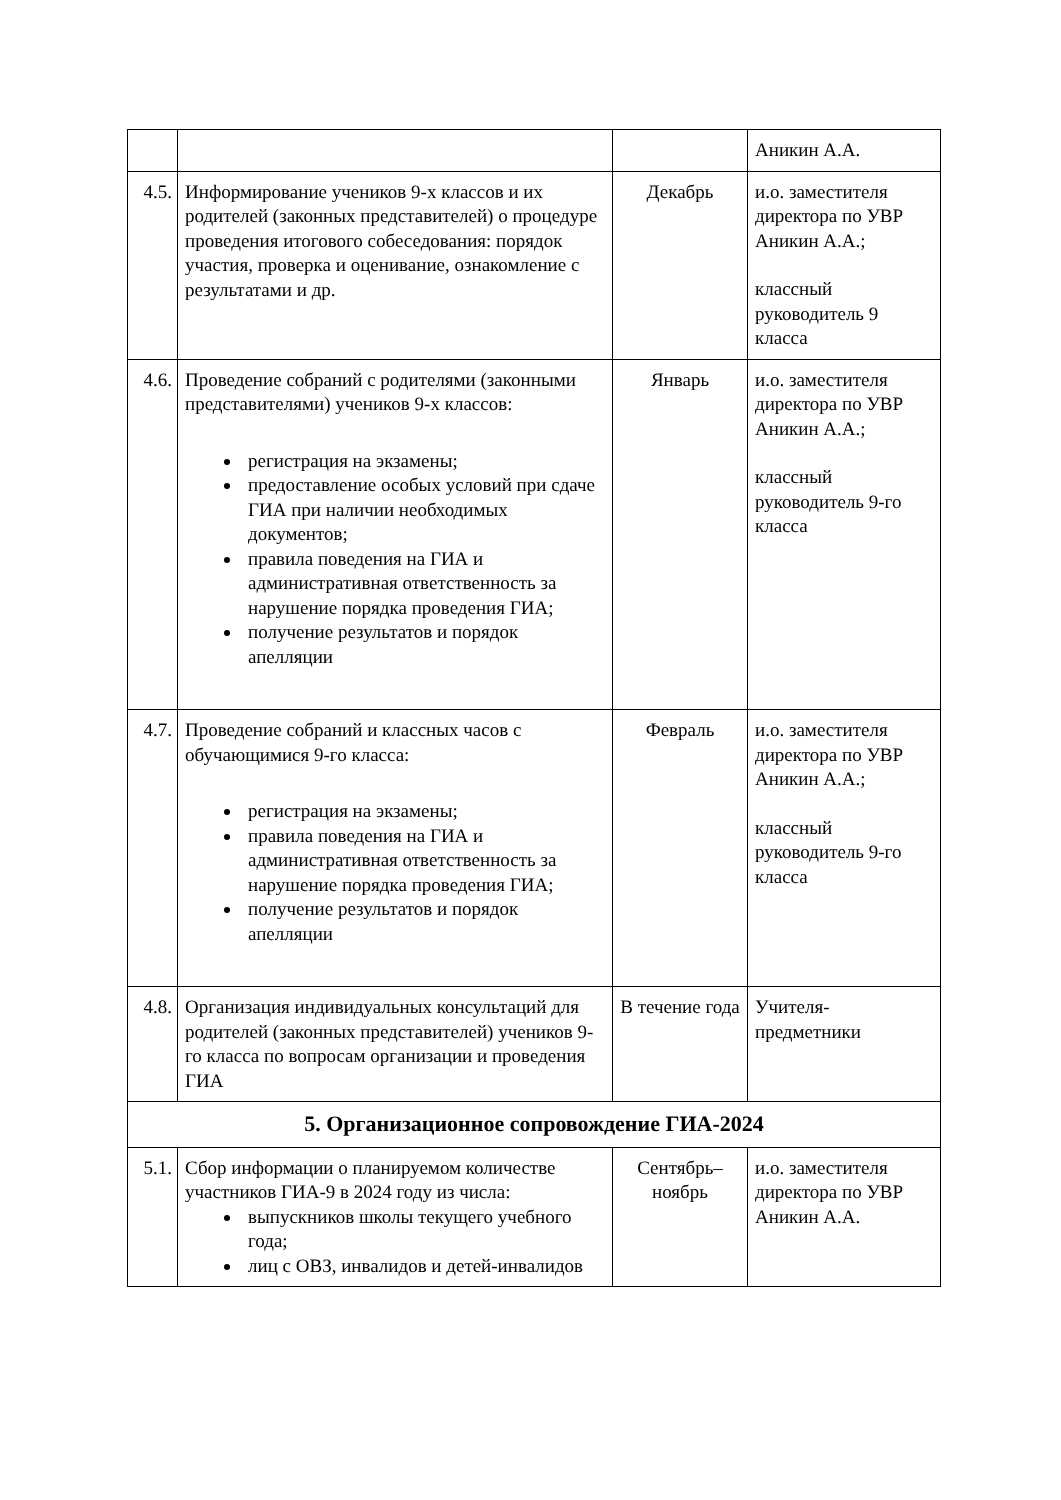| | | | Аникин А.А. |
| 4.5. | Информирование учеников 9-х классов и их родителей (законных представителей) о процедуре проведения итогового собеседования: порядок участия, проверка и оценивание, ознакомление с результатами и др. | Декабрь | и.о. заместителя директора по УВР Аникин А.А.; классный руководитель 9 класса |
| 4.6. | Проведение собраний с родителями (законными представителями) учеников 9-х классов: регистрация на экзамены; предоставление особых условий при сдаче ГИА при наличии необходимых документов; правила поведения на ГИА и административная ответственность за нарушение порядка проведения ГИА; получение результатов и порядок апелляции | Январь | и.о. заместителя директора по УВР Аникин А.А.; классный руководитель 9-го класса |
| 4.7. | Проведение собраний и классных часов с обучающимися 9-го класса: регистрация на экзамены; правила поведения на ГИА и административная ответственность за нарушение порядка проведения ГИА; получение результатов и порядок апелляции | Февраль | и.о. заместителя директора по УВР Аникин А.А.; классный руководитель 9-го класса |
| 4.8. | Организация индивидуальных консультаций для родителей (законных представителей) учеников 9-го класса по вопросам организации и проведения ГИА | В течение года | Учителя-предметники |
| 5. Организационное сопровождение ГИА-2024 | | | |
| 5.1. | Сбор информации о планируемом количестве участников ГИА-9 в 2024 году из числа: выпускников школы текущего учебного года; лиц с ОВЗ, инвалидов и детей-инвалидов | Сентябрь–ноябрь | и.о. заместителя директора по УВР Аникин А.А. |